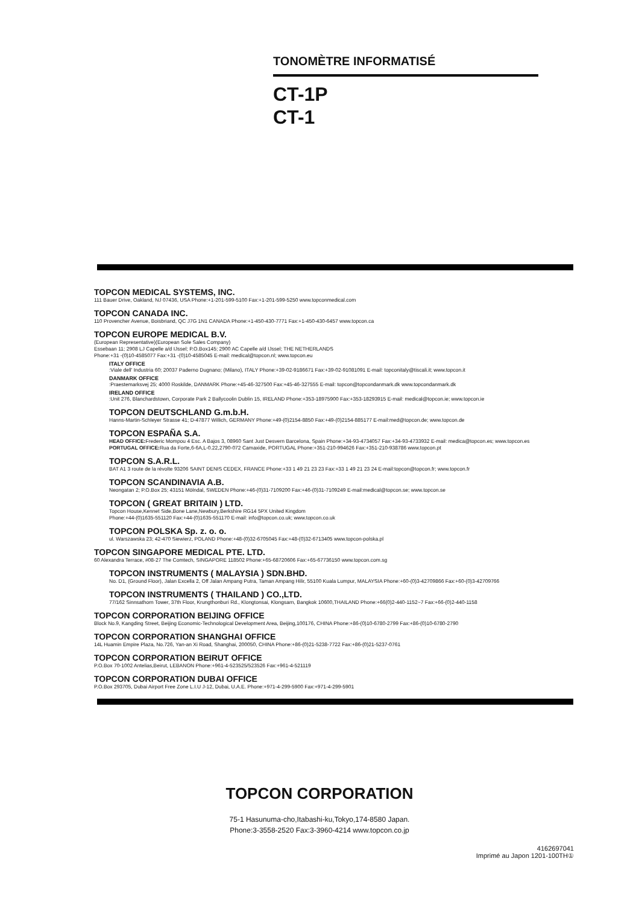TONOMÈTRE INFORMATISÉ
CT-1P
CT-1
TOPCON MEDICAL SYSTEMS, INC.
111 Bauer Drive, Oakland, NJ 07436, USA Phone:+1-201-599-5100 Fax:+1-201-599-5250 www.topconmedical.com
TOPCON CANADA INC.
110 Provencher Avenue, Boisbriand, QC J7G 1N1 CANADA Phone:+1-450-430-7771 Fax:+1-450-430-6457 www.topcon.ca
TOPCON EUROPE MEDICAL B.V.
(European Representative)(European Sole Sales Company)
Essebaan 11; 2908 LJ Capelle a/d IJssel; P.O.Box145; 2900 AC Capelle a/d IJssel; THE NETHERLANDS
Phone:+31 -(0)10-4585077 Fax:+31 -(0)10-4585045 E-mail: medical@topcon.nl; www.topcon.eu
ITALY OFFICE
:Viale dell' Industria 60; 20037 Paderno Dugnano; (Milano), ITALY Phone:+39-02-9186671 Fax:+39-02-91081091 E-mail: topconitaly@tiscali.it; www.topcon.it
DANMARK OFFICE
:Praestemarksvej 25; 4000 Roskilde, DANMARK Phone:+45-46-327500 Fax:+45-46-327555 E-mail: topcon@topcondanmark.dk www.topcondanmark.dk
IRELAND OFFICE
:Unit 276, Blanchardstown, Corporate Park 2 Ballycoolin Dublin 15, IRELAND Phone:+353-18975900 Fax:+353-18293915 E-mail: medical@topcon.ie; www.topcon.ie
TOPCON DEUTSCHLAND G.m.b.H.
Hanns-Martin-Schleyer Strasse 41; D-47877 Willich, GERMANY Phone:+49-(0)2154-8850 Fax:+49-(0)2154-885177 E-mail:med@topcon.de; www.topcon.de
TOPCON ESPAÑA S.A.
HEAD OFFICE: Frederic Mompou 4 Esc. A Bajos 3, 08960 Sant Just Desvern Barcelona, Spain Phone:+34-93-4734057 Fax:+34-93-4733932 E-mail: medica@topcon.es; www.topcon.es
PORTUGAL OFFICE: Rua da Forte,6-6A,L-0.22,2790-072 Camaxide, PORTUGAL Phone:+351-210-994626 Fax:+351-210-938786 www.topcon.pt
TOPCON S.A.R.L.
BAT A1 3 route de la révolte 93206 SAINT DENIS CEDEX, FRANCE Phone:+33 1 49 21 23 23 Fax:+33 1 49 21 23 24 E-mail:topcon@topcon.fr; www.topcon.fr
TOPCON SCANDINAVIA A.B.
Neongatan 2; P.O.Box 25; 43151 Mölndal, SWEDEN Phone:+46-(0)31-7109200 Fax:+46-(0)31-7109249 E-mail:medical@topcon.se; www.topcon.se
TOPCON ( GREAT BRITAIN ) LTD.
Topcon House,Kennet Side,Bone Lane,Newbury,Berkshire RG14 5PX United Kingdom
Phone:+44-(0)1635-551120 Fax:+44-(0)1635-551170 E-mail: info@topcon.co.uk; www.topcon.co.uk
TOPCON POLSKA Sp. z. o. o.
ul. Warszawska 23; 42-470 Siewierz, POLAND Phone:+48-(0)32-6705045 Fax:+48-(0)32-6713405 www.topcon-polska.pl
TOPCON SINGAPORE MEDICAL PTE. LTD.
60 Alexandra Terrace, #08-27 The Comtech, SINGAPORE 118502 Phone:+65-68720606 Fax:+65-67736150 www.topcon.com.sg
TOPCON INSTRUMENTS ( MALAYSIA ) SDN.BHD.
No. D1, (Ground Floor), Jalan Excella 2, Off Jalan Ampang Putra, Taman Ampang Hilir, 55100 Kuala Lumpur, MALAYSIA Phone:+60-(0)3-42709866 Fax:+60-(0)3-42709766
TOPCON INSTRUMENTS ( THAILAND ) CO.,LTD.
77/162 Sinnsathorn Tower, 37th Floor, Krungthonburi Rd., Klongtonsai, Klongsarn, Bangkok 10600,THAILAND Phone:+66(0)2-440-1152~7 Fax:+66-(0)2-440-1158
TOPCON CORPORATION BEIJING OFFICE
Block No.9, Kangding Street, Beijing Economic-Technological Development Area, Beijing,100176, CHINA Phone:+86-(0)10-6780-2799 Fax:+86-(0)10-6780-2790
TOPCON CORPORATION SHANGHAI OFFICE
14L Huamin Empire Plaza, No.726, Yan-an Xi Road, Shanghai, 200050, CHINA Phone:+86-(0)21-5238-7722 Fax:+86-(0)21-5237-0761
TOPCON CORPORATION BEIRUT OFFICE
P.O.Box 70-1002 Antelias,Beirut, LEBANON Phone:+961-4-523525/523526 Fax:+961-4-521119
TOPCON CORPORATION DUBAI OFFICE
P.O.Box 293705, Dubai Airport Free Zone L.I.U J-12, Dubai, U.A.E. Phone:+971-4-299-5900 Fax:+971-4-299-5901
TOPCON CORPORATION
75-1 Hasunuma-cho,Itabashi-ku,Tokyo,174-8580 Japan.
Phone:3-3558-2520 Fax:3-3960-4214 www.topcon.co.jp
4162697041
Imprimé au Japon 1201-100TH①